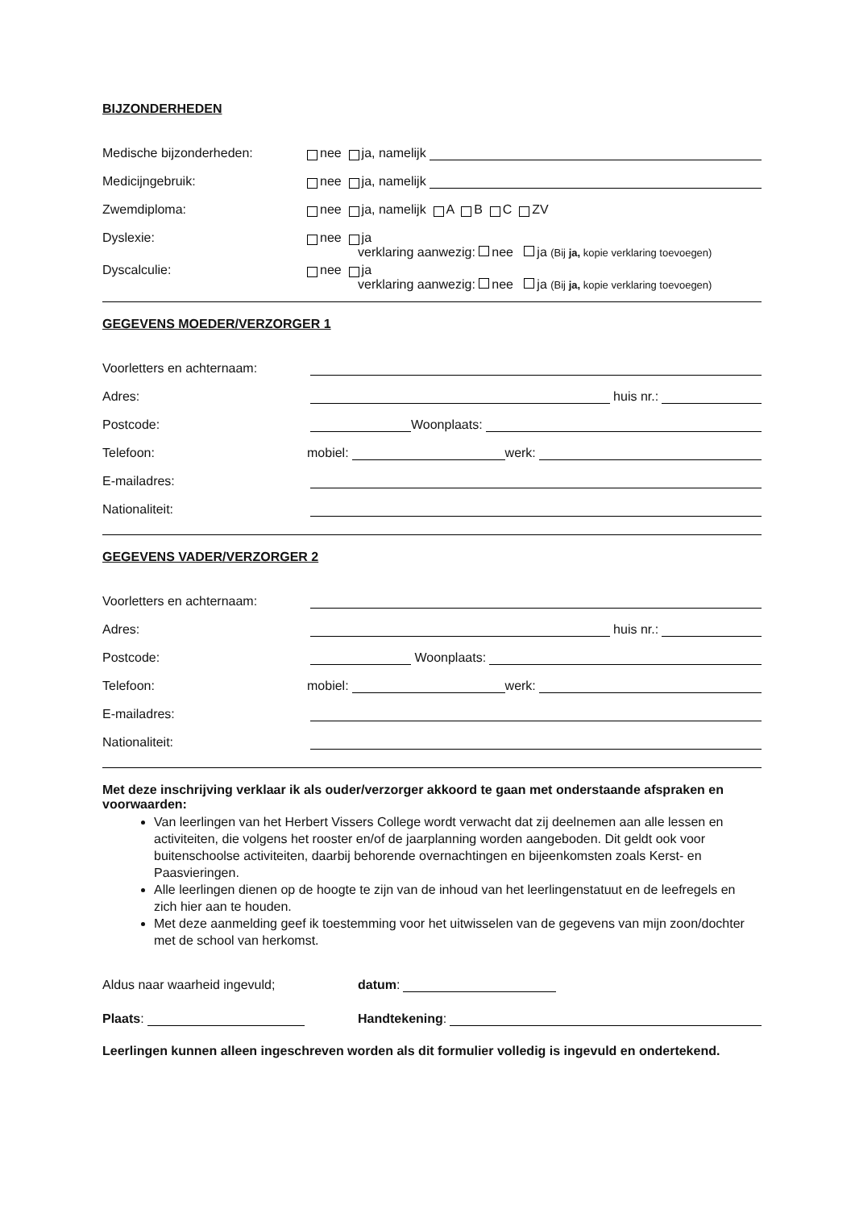BIJZONDERHEDEN
Medische bijzonderheden:
nee ja, namelijk
Medicijngebruik:
nee ja, namelijk
Zwemdiploma:
nee ja, namelijk A B C ZV
Dyslexie:
nee ja
verklaring aanwezig: nee ja (Bij ja, kopie verklaring toevoegen)
Dyscalculie:
nee ja
verklaring aanwezig: nee ja (Bij ja, kopie verklaring toevoegen)
GEGEVENS MOEDER/VERZORGER 1
Voorletters en achternaam:
Adres:
huis nr.:
Postcode:
Woonplaats:
Telefoon:
mobiel: werk:
E-mailadres:
Nationaliteit:
GEGEVENS VADER/VERZORGER 2
Voorletters en achternaam:
Adres:
huis nr.:
Postcode:
Woonplaats:
Telefoon:
mobiel: werk:
E-mailadres:
Nationaliteit:
Met deze inschrijving verklaar ik als ouder/verzorger akkoord te gaan met onderstaande afspraken en voorwaarden:
Van leerlingen van het Herbert Vissers College wordt verwacht dat zij deelnemen aan alle lessen en activiteiten, die volgens het rooster en/of de jaarplanning worden aangeboden. Dit geldt ook voor buitenschoolse activiteiten, daarbij behorende overnachtingen en bijeenkomsten zoals Kerst- en Paasvieringen.
Alle leerlingen dienen op de hoogte te zijn van de inhoud van het leerlingenstatuut en de leefregels en zich hier aan te houden.
Met deze aanmelding geef ik toestemming voor het uitwisselen van de gegevens van mijn zoon/dochter met de school van herkomst.
Aldus naar waarheid ingevuld;
datum:
Plaats:
Handtekening:
Leerlingen kunnen alleen ingeschreven worden als dit formulier volledig is ingevuld en ondertekend.